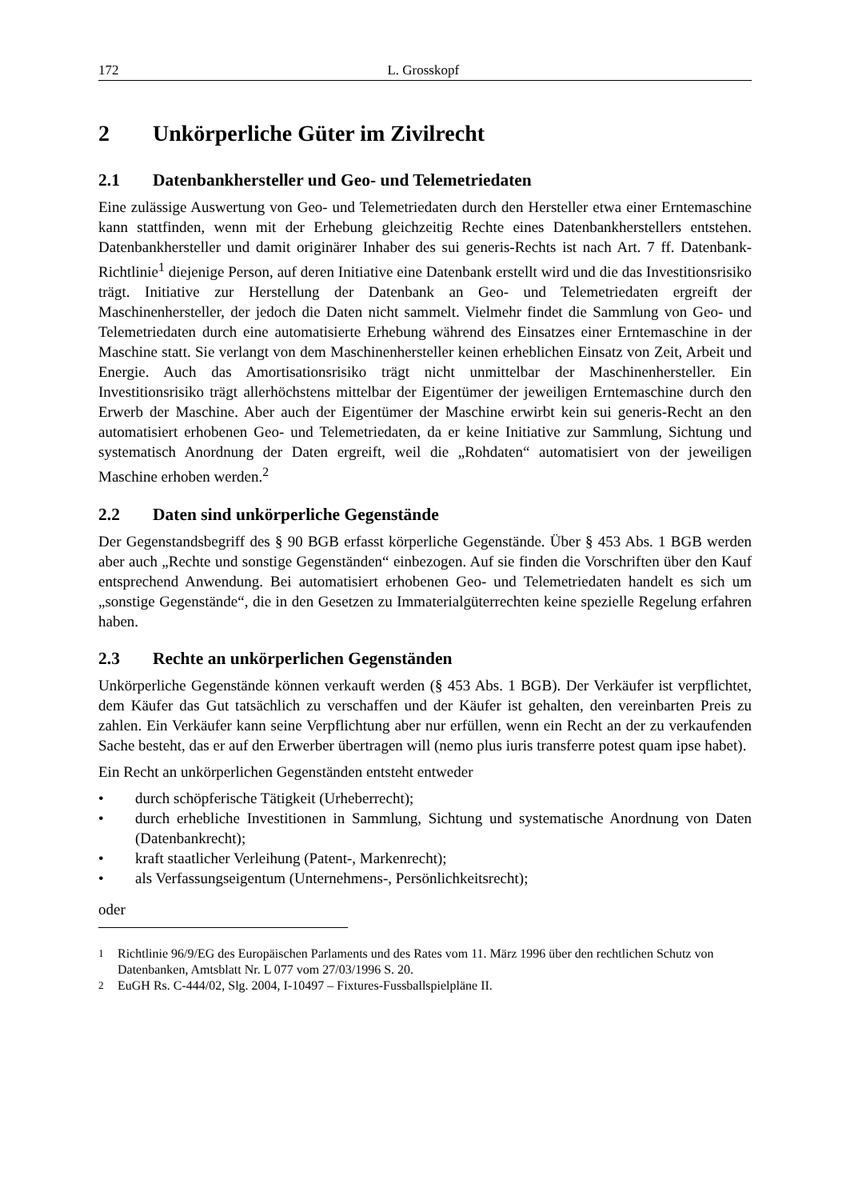172 L. Grosskopf
2 Unkörperliche Güter im Zivilrecht
2.1 Datenbankhersteller und Geo- und Telemetriedaten
Eine zulässige Auswertung von Geo- und Telemetriedaten durch den Hersteller etwa einer Erntemaschine kann stattfinden, wenn mit der Erhebung gleichzeitig Rechte eines Datenbankherstellers entstehen. Datenbankhersteller und damit originärer Inhaber des sui generis-Rechts ist nach Art. 7 ff. Datenbank-Richtlinie<sup>1</sup> diejenige Person, auf deren Initiative eine Datenbank erstellt wird und die das Investitionsrisiko trägt. Initiative zur Herstellung der Datenbank an Geo- und Telemetriedaten ergreift der Maschinenhersteller, der jedoch die Daten nicht sammelt. Vielmehr findet die Sammlung von Geo- und Telemetriedaten durch eine automatisierte Erhebung während des Einsatzes einer Erntemaschine in der Maschine statt. Sie verlangt von dem Maschinenhersteller keinen erheblichen Einsatz von Zeit, Arbeit und Energie. Auch das Amortisationsrisiko trägt nicht unmittelbar der Maschinenhersteller. Ein Investitionsrisiko trägt allerhöchstens mittelbar der Eigentümer der jeweiligen Erntemaschine durch den Erwerb der Maschine. Aber auch der Eigentümer der Maschine erwirbt kein sui generis-Recht an den automatisiert erhobenen Geo- und Telemetriedaten, da er keine Initiative zur Sammlung, Sichtung und systematisch Anordnung der Daten ergreift, weil die „Rohdaten“ automatisiert von der jeweiligen Maschine erhoben werden.<sup>2</sup>
2.2 Daten sind unkörperliche Gegenstände
Der Gegenstandsbegriff des § 90 BGB erfasst körperliche Gegenstände. Über § 453 Abs. 1 BGB werden aber auch „Rechte und sonstige Gegenständen“ einbezogen. Auf sie finden die Vorschriften über den Kauf entsprechend Anwendung. Bei automatisiert erhobenen Geo- und Telemetriedaten handelt es sich um „sonstige Gegenstände“, die in den Gesetzen zu Immaterialgüterrechten keine spezielle Regelung erfahren haben.
2.3 Rechte an unkörperlichen Gegenständen
Unkörperliche Gegenstände können verkauft werden (§ 453 Abs. 1 BGB). Der Verkäufer ist verpflichtet, dem Käufer das Gut tatsächlich zu verschaffen und der Käufer ist gehalten, den vereinbarten Preis zu zahlen. Ein Verkäufer kann seine Verpflichtung aber nur erfüllen, wenn ein Recht an der zu verkaufenden Sache besteht, das er auf den Erwerber übertragen will (nemo plus iuris transferre potest quam ipse habet).
Ein Recht an unkörperlichen Gegenständen entsteht entweder
• durch schöpferische Tätigkeit (Urheberrecht);
• durch erhebliche Investitionen in Sammlung, Sichtung und systematische Anordnung von Daten (Datenbankrecht);
• kraft staatlicher Verleihung (Patent-, Markenrecht);
• als Verfassungseigentum (Unternehmens-, Persönlichkeitsrecht);
oder
<sup>1</sup> Richtlinie 96/9/EG des Europäischen Parlaments und des Rates vom 11. März 1996 über den rechtlichen Schutz von Datenbanken, Amtsblatt Nr. L 077 vom 27/03/1996 S. 20.
<sup>2</sup> EuGH Rs. C-444/02, Slg. 2004, I-10497 – Fixtures-Fussballspielpläne II.